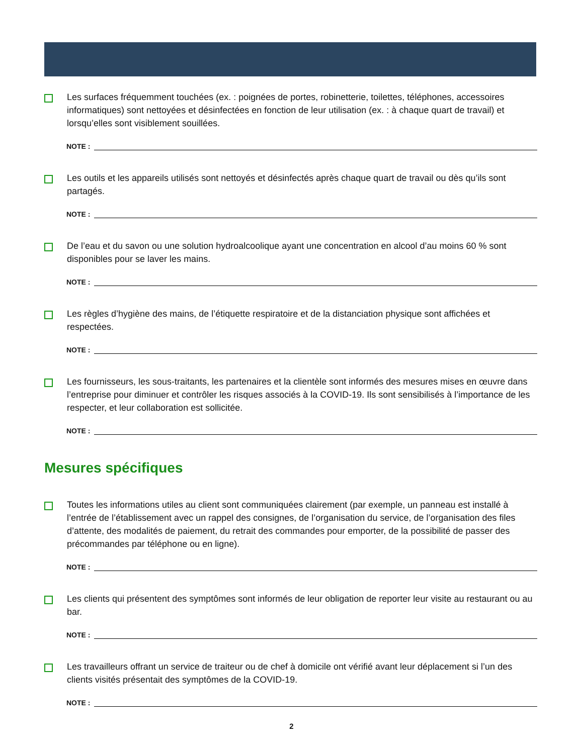Les surfaces fréquemment touchées (ex. : poignées de portes, robinetterie, toilettes, téléphones, accessoires informatiques) sont nettoyées et désinfectées en fonction de leur utilisation (ex. : à chaque quart de travail) et lorsqu’elles sont visiblement souillées.
NOTE :
Les outils et les appareils utilisés sont nettoyés et désinfectés après chaque quart de travail ou dès qu’ils sont partagés.
NOTE :
De l’eau et du savon ou une solution hydroalcoolique ayant une concentration en alcool d’au moins 60 % sont disponibles pour se laver les mains.
NOTE :
Les règles d’hygiène des mains, de l’étiquette respiratoire et de la distanciation physique sont affichées et respectées.
NOTE :
Les fournisseurs, les sous-traitants, les partenaires et la clientèle sont informés des mesures mises en œuvre dans l’entreprise pour diminuer et contrôler les risques associés à la COVID-19. Ils sont sensibilisés à l’importance de les respecter, et leur collaboration est sollicitée.
NOTE :
Mesures spécifiques
Toutes les informations utiles au client sont communiquées clairement (par exemple, un panneau est installé à l’entrée de l’établissement avec un rappel des consignes, de l’organisation du service, de l’organisation des files d’attente, des modalités de paiement, du retrait des commandes pour emporter, de la possibilité de passer des précommandes par téléphone ou en ligne).
NOTE :
Les clients qui présentent des symptômes sont informés de leur obligation de reporter leur visite au restaurant ou au bar.
NOTE :
Les travailleurs offrant un service de traiteur ou de chef à domicile ont vérifié avant leur déplacement si l’un des clients visités présentait des symptômes de la COVID-19.
NOTE :
2